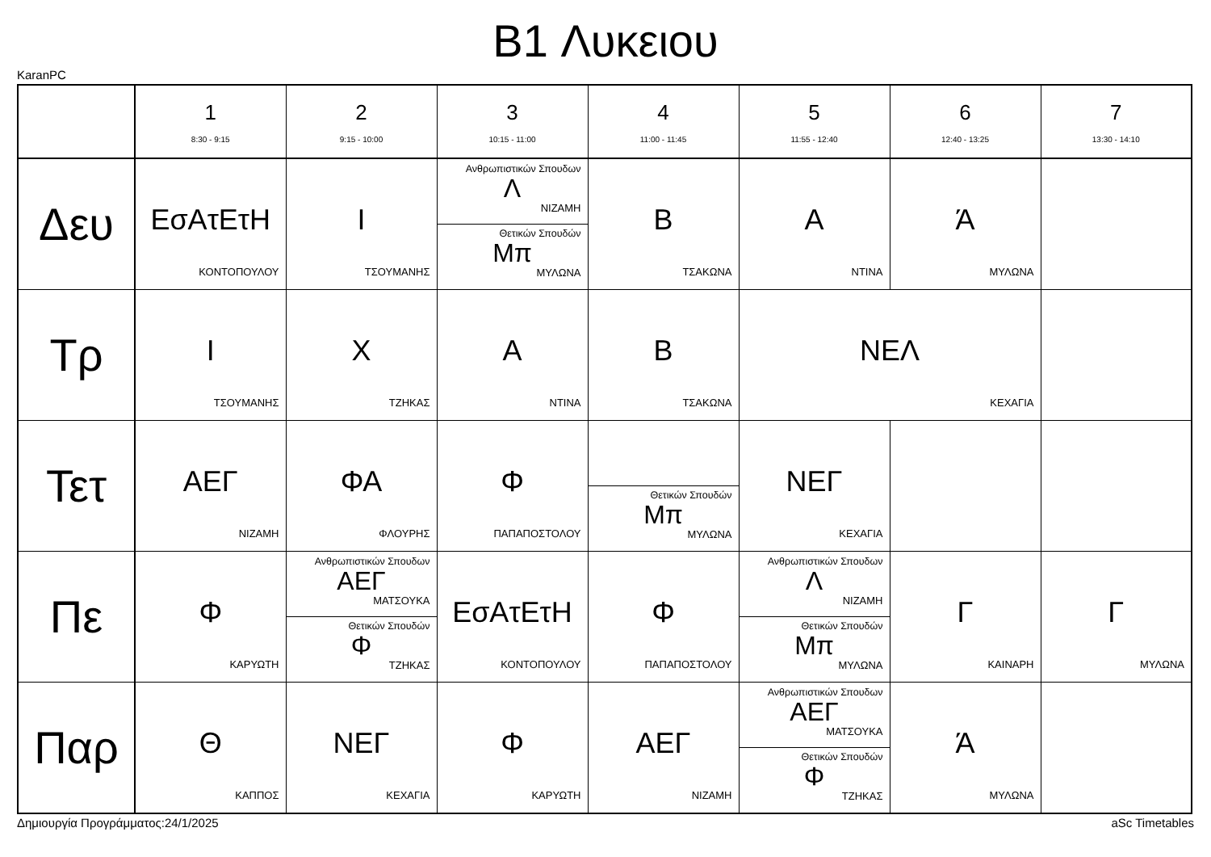B1 Λυκειου
KaranPC
| | 1 8:30 - 9:15 | 2 9:15 - 10:00 | 3 10:15 - 11:00 | 4 11:00 - 11:45 | 5 11:55 - 12:40 | 6 12:40 - 13:25 | 7 13:30 - 14:10 |
| --- | --- | --- | --- | --- | --- | --- | --- |
| Δευ | ΕσΑτΕτΗ ΚΟΝΤΟΠΟΥΛΟΥ | Ι ΤΣΟΥΜΑΝΗΣ | Ανθρωπιστικών Σπουδων Λ ΝΙΖΑΜΗ Θετικών Σπουδών Μπ ΜΥΛΩΝΑ | Β ΤΣΑΚΩΝΑ | Α ΝΤΙΝΑ | Ά ΜΥΛΩΝΑ | |
| Τρ | Ι ΤΣΟΥΜΑΝΗΣ | Χ ΤΖΗΚΑΣ | Α ΝΤΙΝΑ | Β ΤΣΑΚΩΝΑ | ΝΕΛ ΚΕΧΑΓΙΑ | | |
| Τετ | ΑΕΓ ΝΙΖΑΜΗ | ΦΑ ΦΛΟΥΡΗΣ | Φ ΠΑΠΑΠΟΣΤΟΛΟΥ | Θετικών Σπουδών Μπ ΜΥΛΩΝΑ | ΝΕΓ ΚΕΧΑΓΙΑ | | |
| Πε | Φ ΚΑΡΥΩΤΗ | Ανθρωπιστικών Σπουδων ΑΕΓ ΜΑΤΣΟΥΚΑ Θετικών Σπουδών Φ ΤΖΗΚΑΣ | ΕσΑτΕτΗ ΚΟΝΤΟΠΟΥΛΟΥ | Φ ΠΑΠΑΠΟΣΤΟΛΟΥ | Ανθρωπιστικών Σπουδων Λ ΝΙΖΑΜΗ Θετικών Σπουδών Μπ ΜΥΛΩΝΑ | Γ ΚΑΙΝΑΡΗ | Γ ΜΥΛΩΝΑ |
| Παρ | Θ ΚΑΠΠΟΣ | ΝΕΓ ΚΕΧΑΓΙΑ | Φ ΚΑΡΥΩΤΗ | ΑΕΓ ΝΙΖΑΜΗ | Ανθρωπιστικών Σπουδων ΑΕΓ ΜΑΤΣΟΥΚΑ Θετικών Σπουδών Φ ΤΖΗΚΑΣ | Ά ΜΥΛΩΝΑ | |
Δημιουργία Προγράμματος:24/1/2025 aSc Timetables